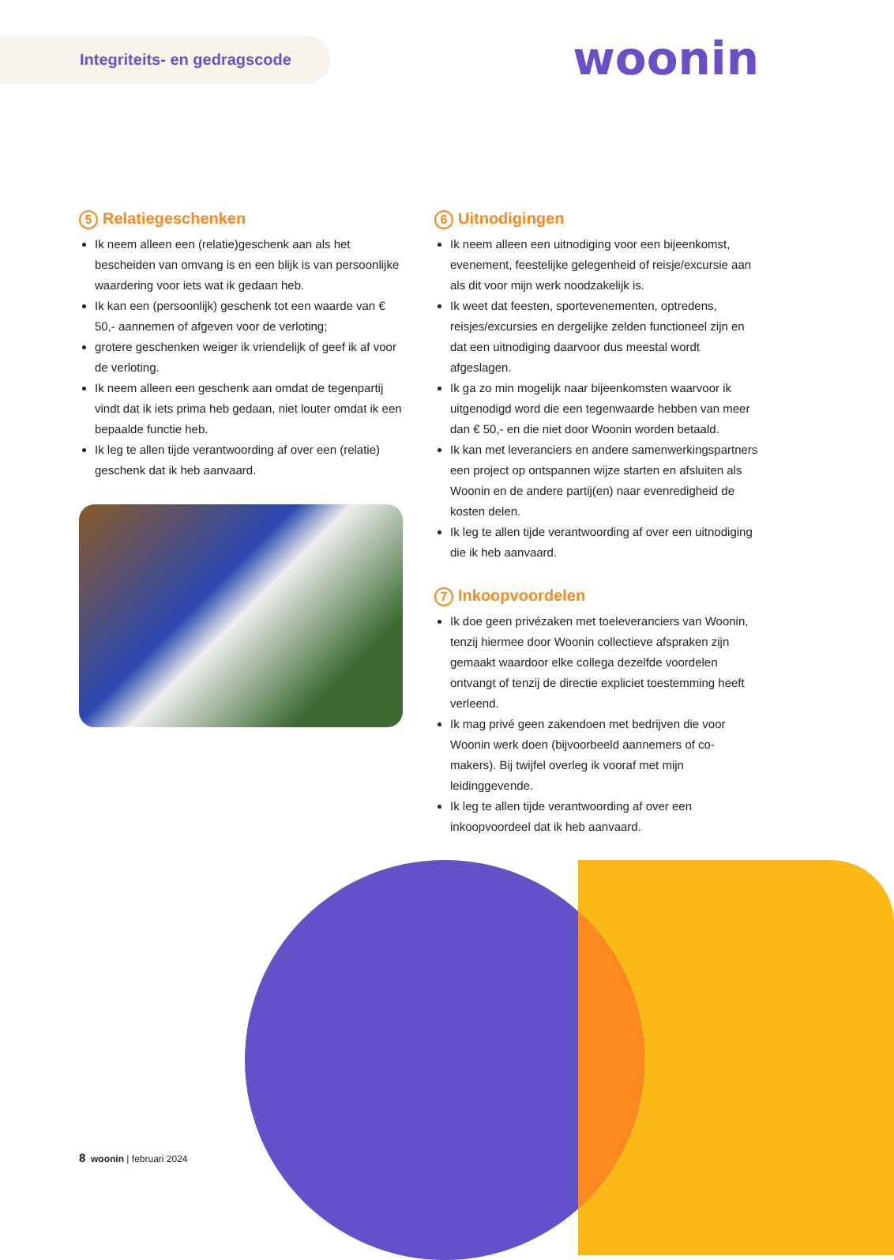Integriteits- en gedragscode
woonin
5 Relatiegeschenken
Ik neem alleen een (relatie)geschenk aan als het bescheiden van omvang is en een blijk is van persoonlijke waardering voor iets wat ik gedaan heb.
Ik kan een (persoonlijk) geschenk tot een waarde van € 50,- aannemen of afgeven voor de verloting;
grotere geschenken weiger ik vriendelijk of geef ik af voor de verloting.
Ik neem alleen een geschenk aan omdat de tegenpartij vindt dat ik iets prima heb gedaan, niet louter omdat ik een bepaalde functie heb.
Ik leg te allen tijde verantwoording af over een (relatie) geschenk dat ik heb aanvaard.
6 Uitnodigingen
Ik neem alleen een uitnodiging voor een bijeenkomst, evenement, feestelijke gelegenheid of reisje/excursie aan als dit voor mijn werk noodzakelijk is.
Ik weet dat feesten, sportevenementen, optredens, reisjes/excursies en dergelijke zelden functioneel zijn en dat een uitnodiging daarvoor dus meestal wordt afgeslagen.
Ik ga zo min mogelijk naar bijeenkomsten waarvoor ik uitgenodigd word die een tegenwaarde hebben van meer dan € 50,- en die niet door Woonin worden betaald.
Ik kan met leveranciers en andere samenwerkingspartners een project op ontspannen wijze starten en afsluiten als Woonin en de andere partij(en) naar evenredigheid de kosten delen.
Ik leg te allen tijde verantwoording af over een uitnodiging die ik heb aanvaard.
7 Inkoopvoordelen
Ik doe geen privézaken met toeleveranciers van Woonin, tenzij hiermee door Woonin collectieve afspraken zijn gemaakt waardoor elke collega dezelfde voordelen ontvangt of tenzij de directie expliciet toestemming heeft verleend.
Ik mag privé geen zakendoen met bedrijven die voor Woonin werk doen (bijvoorbeeld aannemers of co-makers). Bij twijfel overleg ik vooraf met mijn leidinggevende.
Ik leg te allen tijde verantwoording af over een inkoopvoordeel dat ik heb aanvaard.
8 woonin | februari 2024